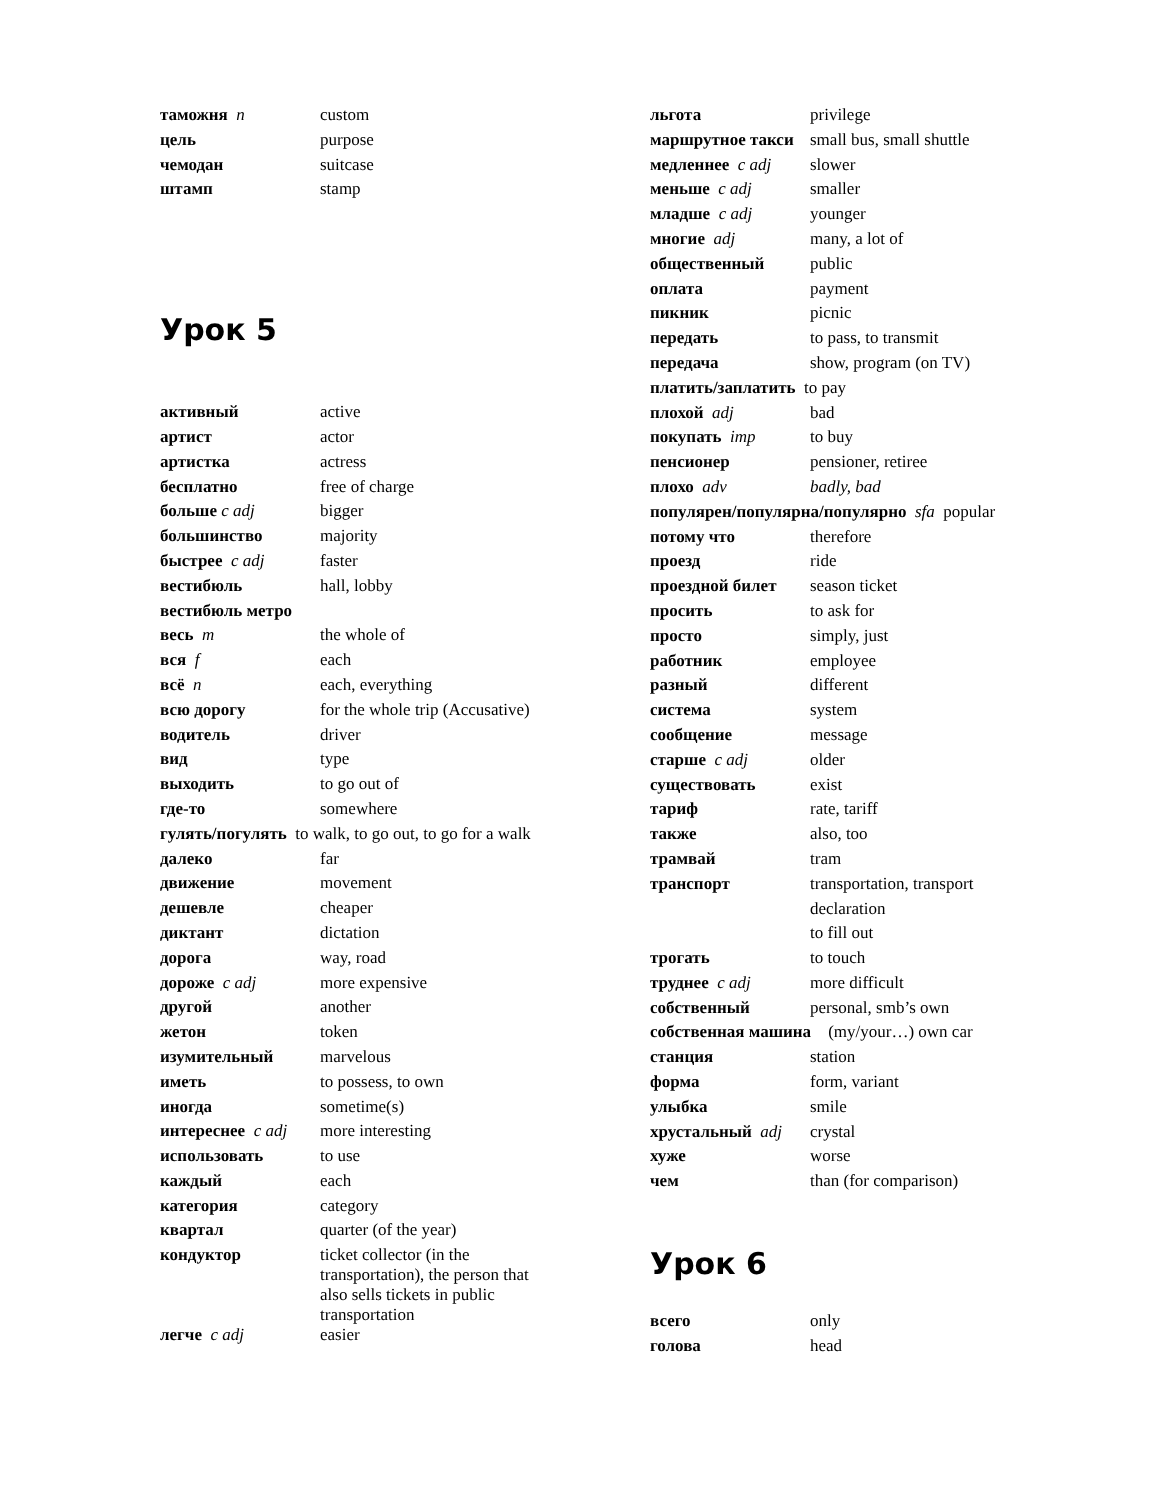| таможня n | custom |
| цель | purpose |
| чемодан | suitcase |
| штамп | stamp |
Урок 5
| активный | active |
| артист | actor |
| артистка | actress |
| бесплатно | free of charge |
| больше c adj | bigger |
| большинство | majority |
| быстрее c adj | faster |
| вестибюль | hall, lobby |
| вестибюль метро | |
| весь m | the whole of |
| вся f | each |
| всё n | each, everything |
| всю дорогу | for the whole trip (Accusative) |
| водитель | driver |
| вид | type |
| выходить | to go out of |
| где-то | somewhere |
| гулять/погулять to walk, to go out, to go for a walk | |
| далеко | far |
| движение | movement |
| дешевле | cheaper |
| диктант | dictation |
| дорога | way, road |
| дороже c adj | more expensive |
| другой | another |
| жетон | token |
| изумительный | marvelous |
| иметь | to possess, to own |
| иногда | sometime(s) |
| интереснее c adj | more interesting |
| использовать | to use |
| каждый | each |
| категория | category |
| квартал | quarter (of the year) |
| кондуктор | ticket collector (in the transportation), the person that also sells tickets in public transportation |
| легче c adj | easier |
| льгота | privilege |
| маршрутное такси | small bus, small shuttle |
| медленнее c adj | slower |
| меньше c adj | smaller |
| младше c adj | younger |
| многие adj | many, a lot of |
| общественный | public |
| оплата | payment |
| пикник | picnic |
| передать | to pass, to transmit |
| передача | show, program (on TV) |
| платить/заплатить to pay | |
| плохой adj | bad |
| покупать imp | to buy |
| пенсионер | pensioner, retiree |
| плохо adv | badly, bad |
| популярен/популярна/популярно sfa popular | |
| потому что | therefore |
| проезд | ride |
| проездной билет | season ticket |
| просить | to ask for |
| просто | simply, just |
| работник | employee |
| разный | different |
| система | system |
| сообщение | message |
| старше c adj | older |
| существовать | exist |
| тариф | rate, tariff |
| также | also, too |
| трамвай | tram |
| транспорт | transportation, transport |
| | declaration |
| | to fill out |
| трогать | to touch |
| труднее c adj | more difficult |
| собственный | personal, smb’s own |
| собственная машина (my/your…) own car | |
| станция | station |
| форма | form, variant |
| улыбка | smile |
| хрустальный adj | crystal |
| хуже | worse |
| чем | than (for comparison) |
Урок 6
| всего | only |
| голова | head |